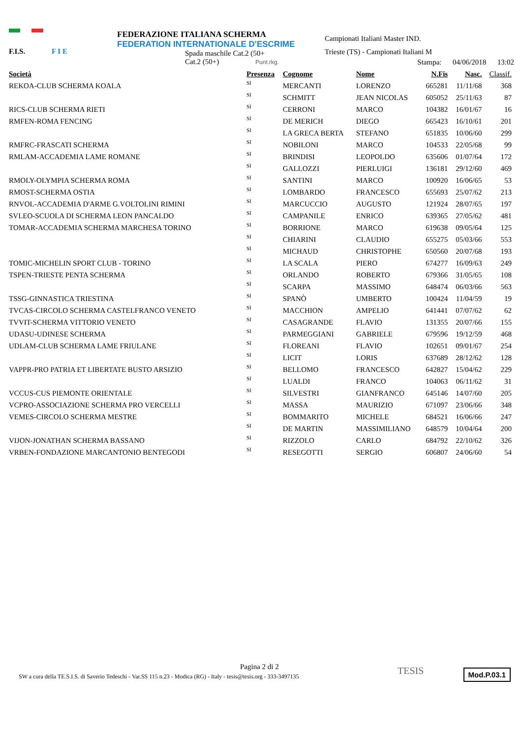F.I.S. F I E
FEDERAZIONE ITALIANA SCHERMA
FEDERATION INTERNATIONALE D'ESCRIME
Spada maschile Cat.2 (50+
Cat.2 (50+) Punt.rkg.
Campionati Italiani Master IND.
Trieste (TS) - Campionati Italiani M
Stampa: 04/06/2018 13:02
| Società | Presenza | Cognome | Nome | N.Fis | Nasc. | Classif. |
| --- | --- | --- | --- | --- | --- | --- |
| REKOA-CLUB SCHERMA KOALA | SI | MERCANTI | LORENZO | 665281 | 11/11/68 | 368 |
| | SI | SCHMITT | JEAN NICOLAS | 605052 | 25/11/63 | 87 |
| RICS-CLUB SCHERMA RIETI | SI | CERRONI | MARCO | 104382 | 16/01/67 | 16 |
| RMFEN-ROMA FENCING | SI | DE MERICH | DIEGO | 665423 | 16/10/61 | 201 |
| | SI | LA GRECA BERTA | STEFANO | 651835 | 10/06/60 | 299 |
| RMFRC-FRASCATI SCHERMA | SI | NOBILONI | MARCO | 104533 | 22/05/68 | 99 |
| RMLAM-ACCADEMIA LAME ROMANE | SI | BRINDISI | LEOPOLDO | 635606 | 01/07/64 | 172 |
| | SI | GALLOZZI | PIERLUIGI | 136181 | 29/12/60 | 469 |
| RMOLY-OLYMPIA SCHERMA ROMA | SI | SANTINI | MARCO | 100920 | 16/06/65 | 53 |
| RMOST-SCHERMA OSTIA | SI | LOMBARDO | FRANCESCO | 655693 | 25/07/62 | 213 |
| RNVOL-ACCADEMIA D'ARME G.VOLTOLINI RIMINI | SI | MARCUCCIO | AUGUSTO | 121924 | 28/07/65 | 197 |
| SVLEO-SCUOLA DI SCHERMA LEON PANCALDO | SI | CAMPANILE | ENRICO | 639365 | 27/05/62 | 481 |
| TOMAR-ACCADEMIA SCHERMA MARCHESA TORINO | SI | BORRIONE | MARCO | 619638 | 09/05/64 | 125 |
| | SI | CHIARINI | CLAUDIO | 655275 | 05/03/66 | 553 |
| | SI | MICHAUD | CHRISTOPHE | 650560 | 20/07/68 | 193 |
| TOMIC-MICHELIN SPORT CLUB - TORINO | SI | LA SCALA | PIERO | 674277 | 16/09/63 | 249 |
| TSPEN-TRIESTE PENTA SCHERMA | SI | ORLANDO | ROBERTO | 679366 | 31/05/65 | 108 |
| | SI | SCARPA | MASSIMO | 648474 | 06/03/66 | 563 |
| TSSG-GINNASTICA TRIESTINA | SI | SPANÒ | UMBERTO | 100424 | 11/04/59 | 19 |
| TVCAS-CIRCOLO SCHERMA CASTELFRANCO VENETO | SI | MACCHION | AMPELIO | 641441 | 07/07/62 | 62 |
| TVVIT-SCHERMA VITTORIO VENETO | SI | CASAGRANDE | FLAVIO | 131355 | 20/07/66 | 155 |
| UDASU-UDINESE SCHERMA | SI | PARMEGGIANI | GABRIELE | 679596 | 19/12/59 | 468 |
| UDLAM-CLUB SCHERMA LAME FRIULANE | SI | FLOREANI | FLAVIO | 102651 | 09/01/67 | 254 |
| | SI | LICIT | LORIS | 637689 | 28/12/62 | 128 |
| VAPPR-PRO PATRIA ET LIBERTATE BUSTO ARSIZIO | SI | BELLOMO | FRANCESCO | 642827 | 15/04/62 | 229 |
| | SI | LUALDI | FRANCO | 104063 | 06/11/62 | 31 |
| VCCUS-CUS PIEMONTE ORIENTALE | SI | SILVESTRI | GIANFRANCO | 645146 | 14/07/60 | 205 |
| VCPRO-ASSOCIAZIONE SCHERMA PRO VERCELLI | SI | MASSA | MAURIZIO | 671097 | 23/06/66 | 348 |
| VEMES-CIRCOLO SCHERMA MESTRE | SI | BOMMARITO | MICHELE | 684521 | 16/06/66 | 247 |
| | SI | DE MARTIN | MASSIMILIANO | 648579 | 10/04/64 | 200 |
| VIJON-JONATHAN SCHERMA BASSANO | SI | RIZZOLO | CARLO | 684792 | 22/10/62 | 326 |
| VRBEN-FONDAZIONE MARCANTONIO BENTEGODI | SI | RESEGOTTI | SERGIO | 606807 | 24/06/60 | 54 |
Pagina 2 di 2
SW a cura della TE.S.I.S. di Saverio Tedeschi - Var.SS 115 n.23 - Modica (RG) - Italy - tesis@tesis.org - 333-3497135
TESIS Mod.P.03.1